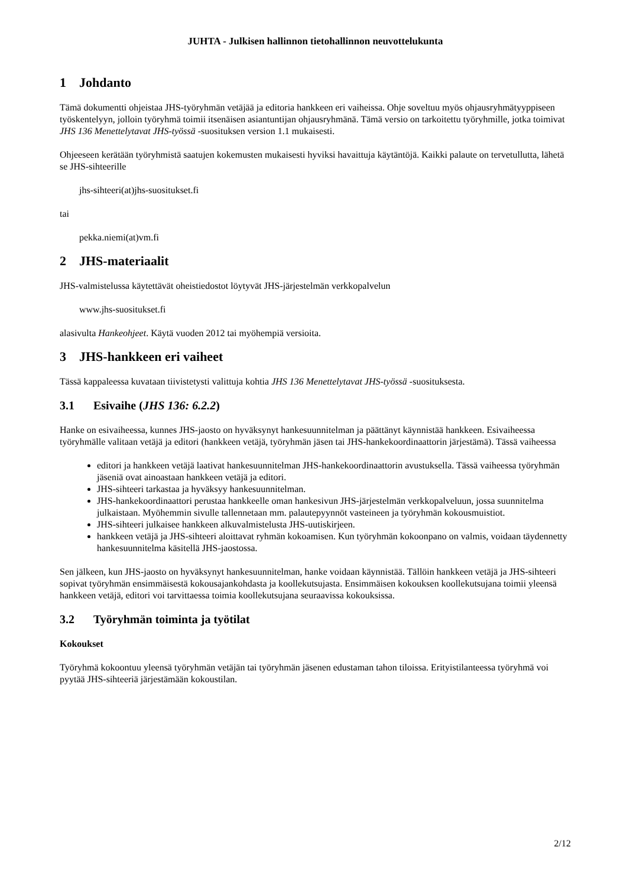JUHTA - Julkisen hallinnon tietohallinnon neuvottelukunta
1 Johdanto
Tämä dokumentti ohjeistaa JHS-työryhmän vetäjää ja editoria hankkeen eri vaiheissa. Ohje soveltuu myös ohjausryhmätyyppiseen työskentelyyn, jolloin työryhmä toimii itsenäisen asiantuntijan ohjausryhmänä. Tämä versio on tarkoitettu työryhmille, jotka toimivat JHS 136 Menettelytavat JHS-työssä -suosituksen version 1.1 mukaisesti.
Ohjeeseen kerätään työryhmistä saatujen kokemusten mukaisesti hyviksi havaittuja käytäntöjä. Kaikki palaute on tervetullutta, lähetä se JHS-sihteerille
jhs-sihteeri(at)jhs-suositukset.fi
tai
pekka.niemi(at)vm.fi
2 JHS-materiaalit
JHS-valmistelussa käytettävät oheistiedostot löytyvät JHS-järjestelmän verkkopalvelun
www.jhs-suositukset.fi
alasivulta Hankeohjeet. Käytä vuoden 2012 tai myöhempiä versioita.
3 JHS-hankkeen eri vaiheet
Tässä kappaleessa kuvataan tiivistetysti valittuja kohtia JHS 136 Menettelytavat JHS-työssä -suosituksesta.
3.1 Esivaihe (JHS 136: 6.2.2)
Hanke on esivaiheessa, kunnes JHS-jaosto on hyväksynyt hankesuunnitelman ja päättänyt käynnistää hankkeen. Esivaiheessa työryhmälle valitaan vetäjä ja editori (hankkeen vetäjä, työryhmän jäsen tai JHS-hankekoordinaattorin järjestämä). Tässä vaiheessa
editori ja hankkeen vetäjä laativat hankesuunnitelman JHS-hankekoordinaattorin avustuksella. Tässä vaiheessa työryhmän jäseniä ovat ainoastaan hankkeen vetäjä ja editori.
JHS-sihteeri tarkastaa ja hyväksyy hankesuunnitelman.
JHS-hankekoordinaattori perustaa hankkeelle oman hankesivun JHS-järjestelmän verkkopalveluun, jossa suunnitelma julkaistaan. Myöhemmin sivulle tallennetaan mm. palautepyynnöt vasteineen ja työryhmän kokousmuistiot.
JHS-sihteeri julkaisee hankkeen alkuvalmistelusta JHS-uutiskirjeen.
hankkeen vetäjä ja JHS-sihteeri aloittavat ryhmän kokoamisen. Kun työryhmän kokoonpano on valmis, voidaan täydennetty hankesuunnitelma käsitellä JHS-jaostossa.
Sen jälkeen, kun JHS-jaosto on hyväksynyt hankesuunnitelman, hanke voidaan käynnistää. Tällöin hankkeen vetäjä ja JHS-sihteeri sopivat työryhmän ensimmäisestä kokousajankohdasta ja koollekutsujasta. Ensimmäisen kokouksen koollekutsujana toimii yleensä hankkeen vetäjä, editori voi tarvittaessa toimia koollekutsujana seuraavissa kokouksissa.
3.2 Työryhmän toiminta ja työtilat
Kokoukset
Työryhmä kokoontuu yleensä työryhmän vetäjän tai työryhmän jäsenen edustaman tahon tiloissa. Erityistilanteessa työryhmä voi pyytää JHS-sihteeriä järjestämään kokoustilan.
2/12